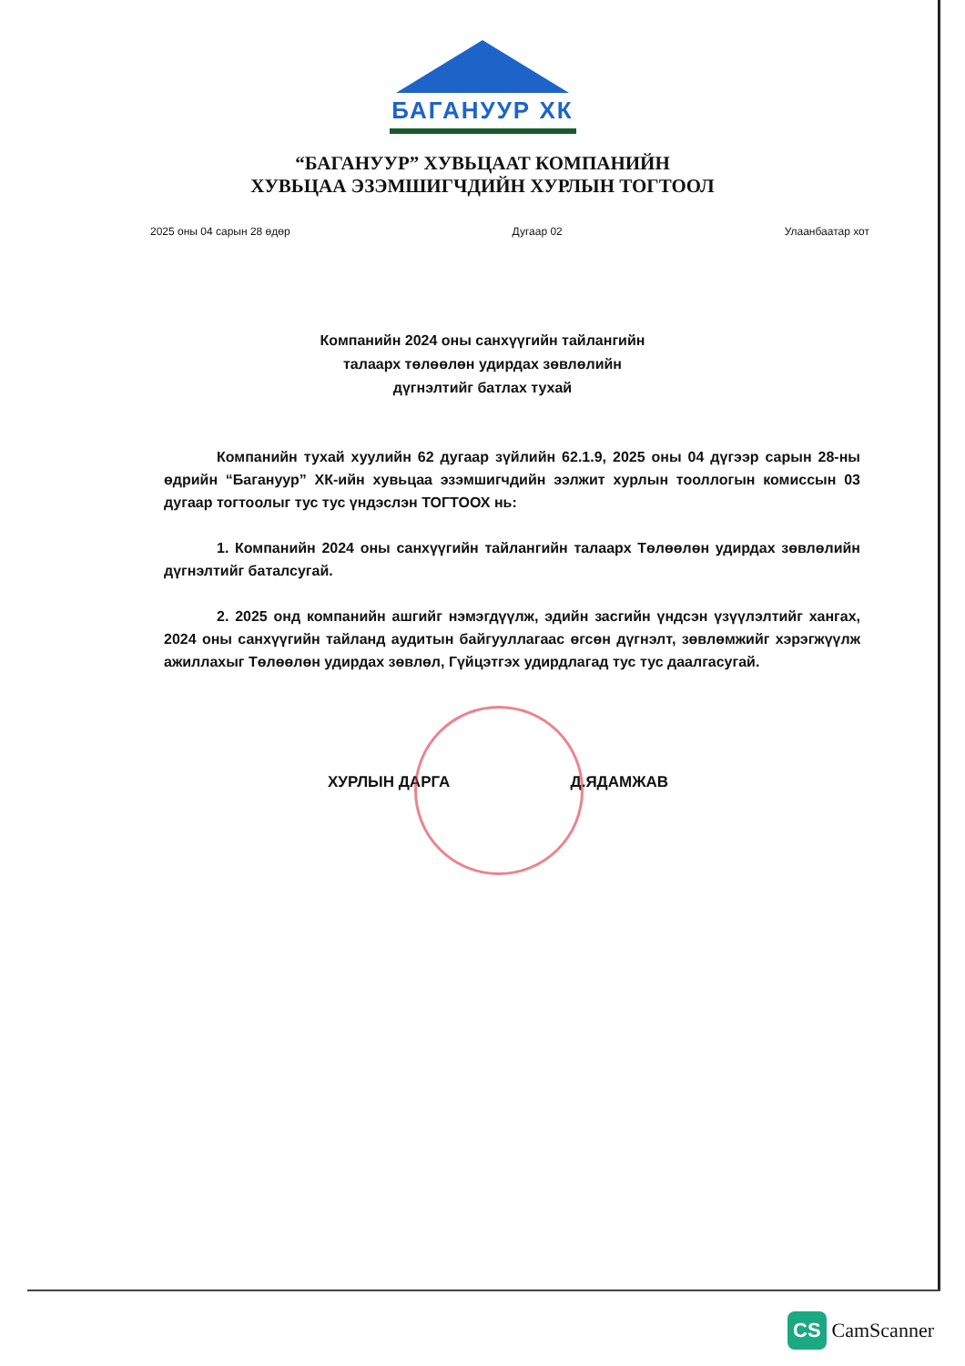БАГАНУУР ХК
“БАГАНУУР” ХУВЬЦААТ КОМПАНИЙН
ХУВЬЦАА ЭЗЭМШИГЧДИЙН ХУРЛЫН ТОГТООЛ
2025 оны 04 сарын 28 өдөр Дугаар 02 Улаанбаатар хот
Компанийн 2024 оны санхүүгийн тайлангийн
талаарх төлөөлөн удирдах зөвлөлийн
дүгнэлтийг батлах тухай
Компанийн тухай хуулийн 62 дугаар зүйлийн 62.1.9, 2025 оны 04 дүгээр сарын 28-ны өдрийн “Багануур” ХК-ийн хувьцаа эзэмшигчдийн ээлжит хурлын тооллогын комиссын 03 дугаар тогтоолыг тус тус үндэслэн ТОГТООХ нь:
1. Компанийн 2024 оны санхүүгийн тайлангийн талаарх Төлөөлөн удирдах зөвлөлийн дүгнэлтийг баталсугай.
2. 2025 онд компанийн ашгийг нэмэгдүүлж, эдийн засгийн үндсэн үзүүлэлтийг хангах, 2024 оны санхүүгийн тайланд аудитын байгууллагаас өгсөн дүгнэлт, зөвлөмжийг хэрэгжүүлж ажиллахыг Төлөөлөн удирдах зөвлөл, Гүйцэтгэх удирдлагад тус тус даалгасугай.
ХУРЛЫН ДАРГА Д.ЯДАМЖАВ
CS CamScanner